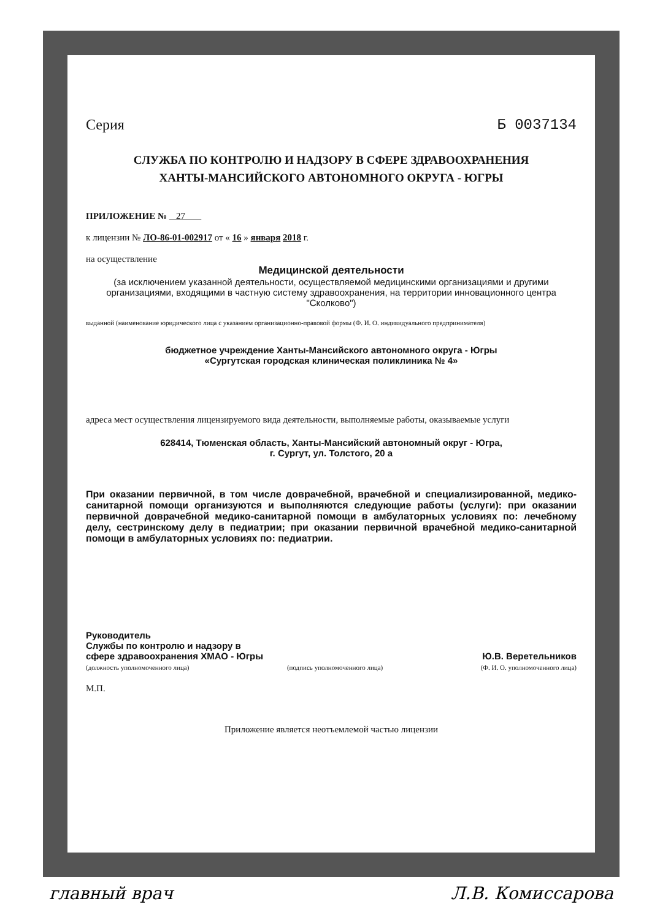Серия Б 0037134
СЛУЖБА ПО КОНТРОЛЮ И НАДЗОРУ В СФЕРЕ ЗДРАВООХРАНЕНИЯ
ХАНТЫ-МАНСИЙСКОГО АВТОНОМНОГО ОКРУГА - ЮГРЫ
ПРИЛОЖЕНИЕ № 27
к лицензии № ЛО-86-01-002917 от « 16 » января 2018 г.
на осуществление
Медицинской деятельности
(за исключением указанной деятельности, осуществляемой медицинскими организациями и другими организациями, входящими в частную систему здравоохранения, на территории инновационного центра "Сколково")
выданной (наименование юридического лица с указанием организационно-правовой формы (Ф. И. О. индивидуального предпринимателя)
бюджетное учреждение Ханты-Мансийского автономного округа - Югры
«Сургутская городская клиническая поликлиника № 4»
адреса мест осуществления лицензируемого вида деятельности, выполняемые работы, оказываемые услуги
628414, Тюменская область, Ханты-Мансийский автономный округ - Югра,
г. Сургут, ул. Толстого, 20 а
При оказании первичной, в том числе доврачебной, врачебной и специализированной, медико-санитарной помощи организуются и выполняются следующие работы (услуги): при оказании первичной доврачебной медико-санитарной помощи в амбулаторных условиях по: лечебному делу, сестринскому делу в педиатрии; при оказании первичной врачебной медико-санитарной помощи в амбулаторных условиях по: педиатрии.
Руководитель
Службы по контролю и надзору в
сфере здравоохранения ХМАО - Югры Ю.В. Веретельников
(должность уполномоченного лица) (подпись уполномоченного лица) (Ф. И. О. уполномоченного лица)
М.П.
Приложение является неотъемлемой частью лицензии
главный врач Л.В. Комиссарова